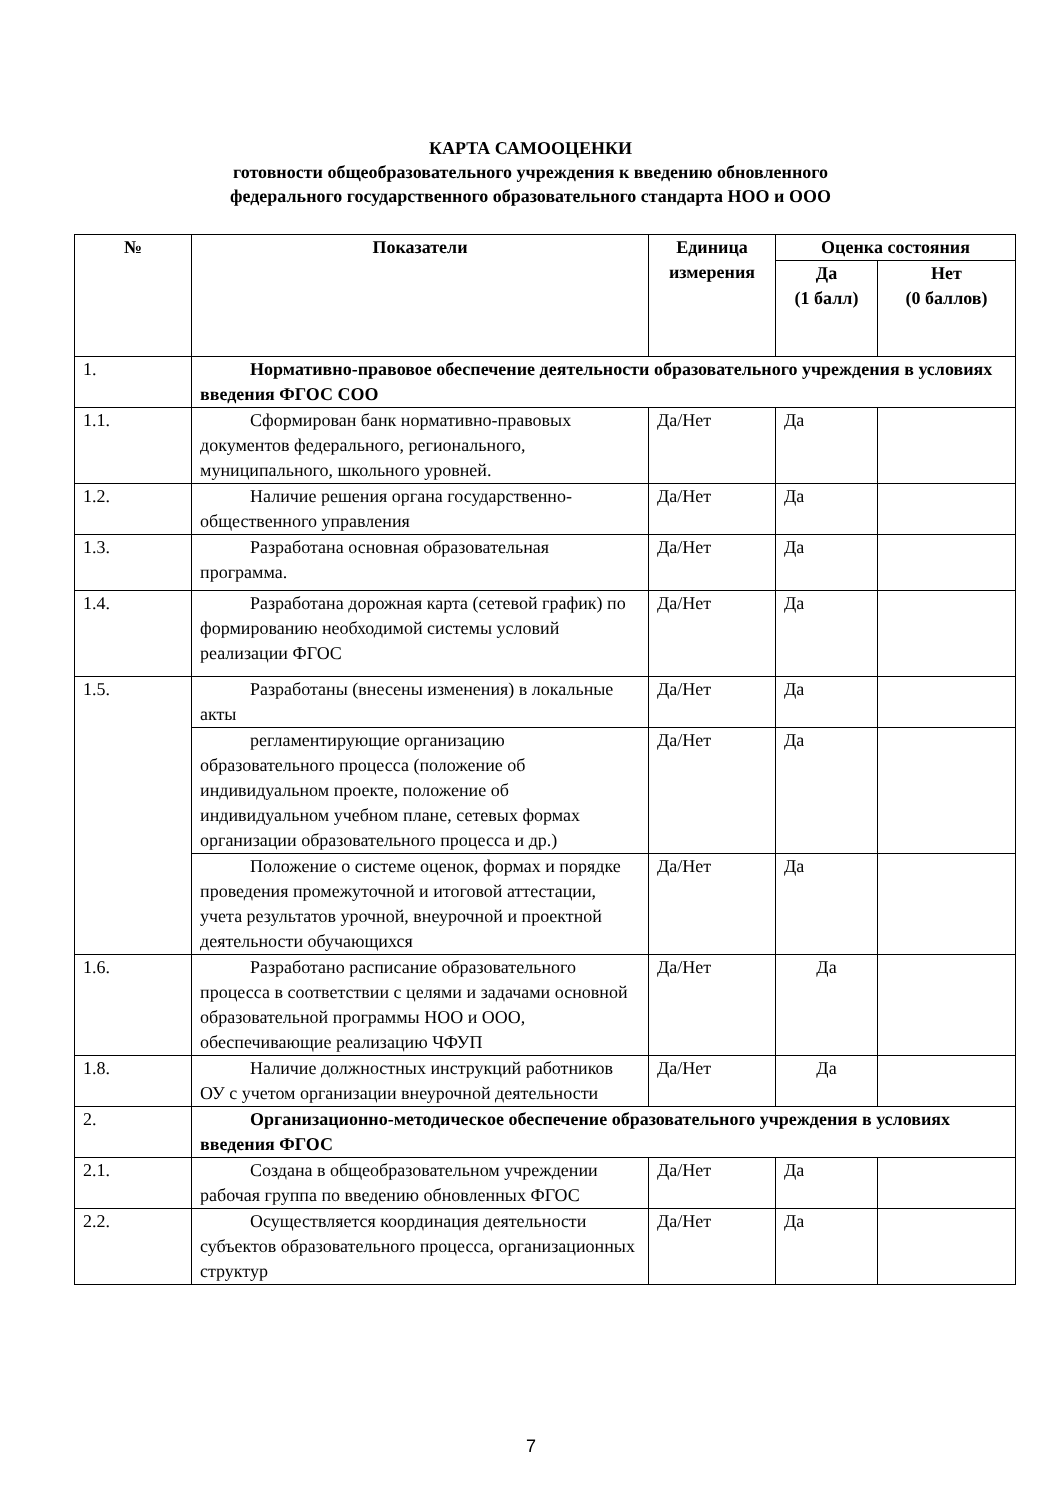КАРТА САМООЦЕНКИ
готовности общеобразовательного учреждения к введению обновленного
федерального государственного образовательного стандарта НОО и ООО
| № | Показатели | Единица измерения | Оценка состояния | |
| --- | --- | --- | --- | --- |
| | | | Да (1 балл) | Нет (0 баллов) |
| 1. | Нормативно-правовое обеспечение деятельности образовательного учреждения в условиях введения ФГОС СОО | | | |
| 1.1. | Сформирован банк нормативно-правовых документов федерального, регионального, муниципального, школьного уровней. | Да/Нет | Да | |
| 1.2. | Наличие решения органа государственно-общественного управления | Да/Нет | Да | |
| 1.3. | Разработана основная образовательная программа. | Да/Нет | Да | |
| 1.4. | Разработана дорожная карта (сетевой график) по формированию необходимой системы условий реализации ФГОС | Да/Нет | Да | |
| 1.5. | Разработаны (внесены изменения) в локальные акты | Да/Нет | Да | |
| | регламентирующие организацию образовательного процесса (положение об индивидуальном проекте, положение об индивидуальном учебном плане, сетевых формах организации образовательного процесса и др.) | Да/Нет | Да | |
| | Положение о системе оценок, формах и порядке проведения промежуточной и итоговой аттестации, учета результатов урочной, внеурочной и проектной деятельности обучающихся | Да/Нет | Да | |
| 1.6. | Разработано расписание образовательного процесса в соответствии с целями и задачами основной образовательной программы НОО и ООО, обеспечивающие реализацию ЧФУП | Да/Нет | Да | |
| 1.8. | Наличие должностных инструкций работников ОУ с учетом организации внеурочной деятельности | Да/Нет | Да | |
| 2. | Организационно-методическое обеспечение образовательного учреждения в условиях введения ФГОС | | | |
| 2.1. | Создана в общеобразовательном учреждении рабочая группа по введению обновленных ФГОС | Да/Нет | Да | |
| 2.2. | Осуществляется координация деятельности субъектов образовательного процесса, организационных структур | Да/Нет | Да | |
7